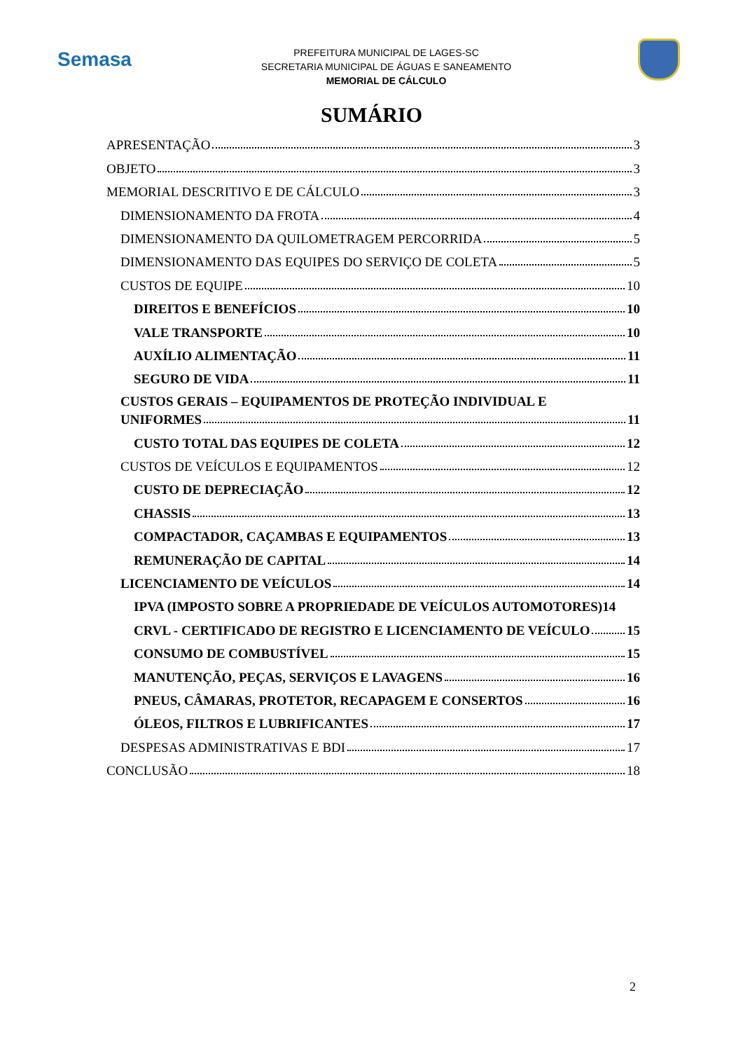Semasa
PREFEITURA MUNICIPAL DE LAGES-SC
SECRETARIA MUNICIPAL DE ÁGUAS E SANEAMENTO
MEMORIAL DE CÁLCULO
SUMÁRIO
APRESENTAÇÃO 3
OBJETO 3
MEMORIAL DESCRITIVO E DE CÁLCULO 3
DIMENSIONAMENTO DA FROTA 4
DIMENSIONAMENTO DA QUILOMETRAGEM PERCORRIDA 5
DIMENSIONAMENTO DAS EQUIPES DO SERVIÇO DE COLETA 5
CUSTOS DE EQUIPE 10
DIREITOS E BENEFÍCIOS 10
VALE TRANSPORTE 10
AUXÍLIO ALIMENTAÇÃO 11
SEGURO DE VIDA 11
CUSTOS GERAIS – EQUIPAMENTOS DE PROTEÇÃO INDIVIDUAL E
UNIFORMES 11
CUSTO TOTAL DAS EQUIPES DE COLETA 12
CUSTOS DE VEÍCULOS E EQUIPAMENTOS 12
CUSTO DE DEPRECIAÇÃO 12
CHASSIS 13
COMPACTADOR, CAÇAMBAS E EQUIPAMENTOS 13
REMUNERAÇÃO DE CAPITAL 14
LICENCIAMENTO DE VEÍCULOS 14
IPVA (IMPOSTO SOBRE A PROPRIEDADE DE VEÍCULOS AUTOMOTORES) 14
CRVL - CERTIFICADO DE REGISTRO E LICENCIAMENTO DE VEÍCULO 15
CONSUMO DE COMBUSTÍVEL 15
MANUTENÇÃO, PEÇAS, SERVIÇOS E LAVAGENS 16
PNEUS, CÂMARAS, PROTETOR, RECAPAGEM E CONSERTOS 16
ÓLEOS, FILTROS E LUBRIFICANTES 17
DESPESAS ADMINISTRATIVAS E BDI 17
CONCLUSÃO 18
2